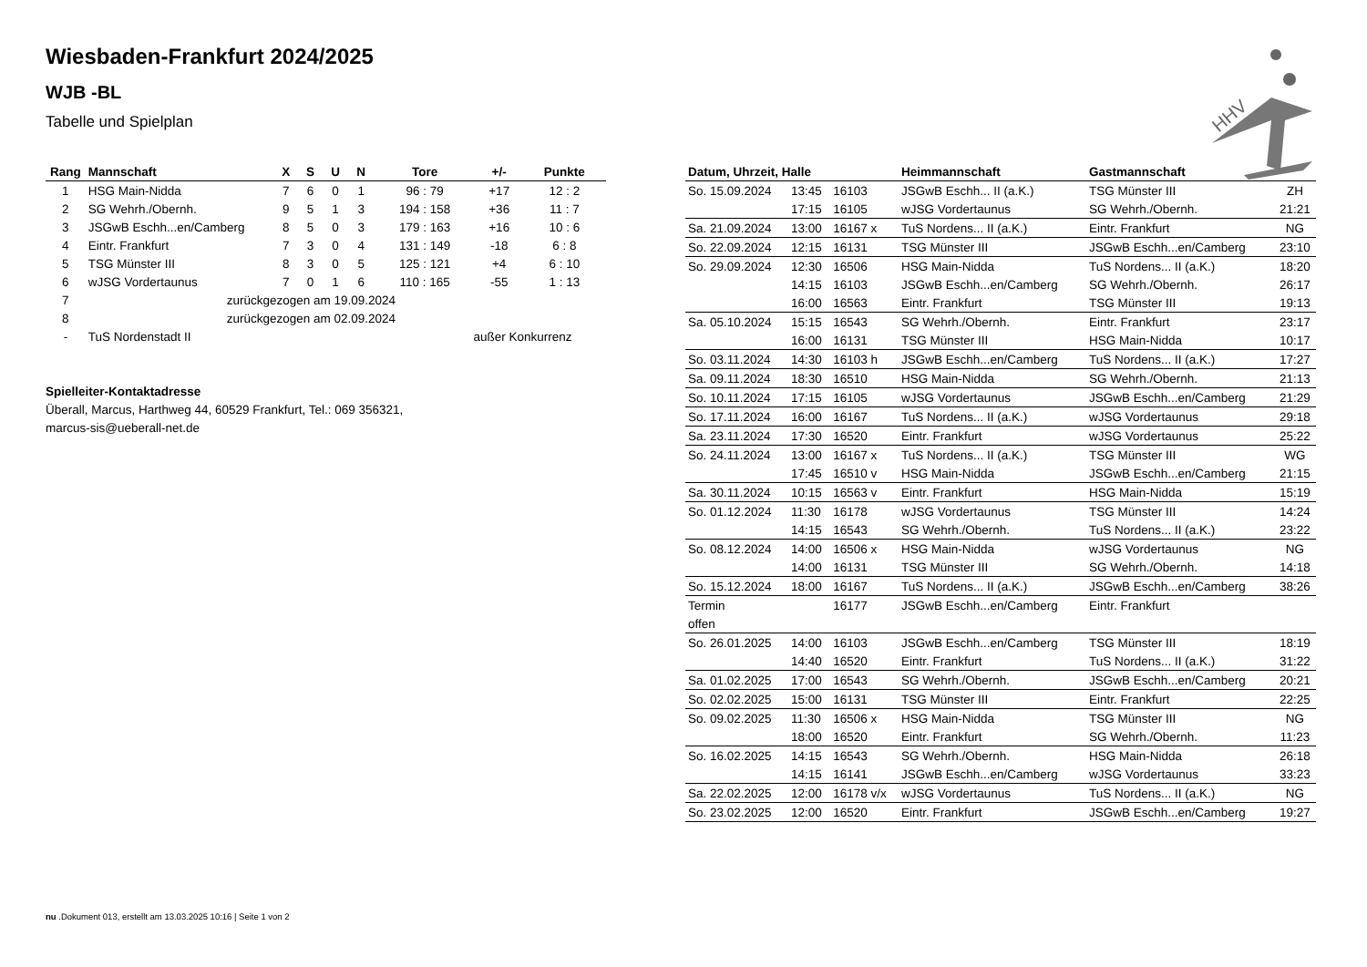Wiesbaden-Frankfurt 2024/2025
WJB -BL
Tabelle und Spielplan
HHV
| Rang | Mannschaft | | X | S | U | N | Tore | +/- | Punkte |
| --- | --- | --- | --- | --- | --- | --- | --- | --- | --- |
| 1 | HSG Main-Nidda | | 7 | 6 | 0 | 1 | 96 : 79 | +17 | 12 : 2 |
| 2 | SG Wehrh./Obernh. | | 9 | 5 | 1 | 3 | 194 : 158 | +36 | 11 : 7 |
| 3 | JSGwB Eschh...en/Camberg | | 8 | 5 | 0 | 3 | 179 : 163 | +16 | 10 : 6 |
| 4 | Eintr. Frankfurt | | 7 | 3 | 0 | 4 | 131 : 149 | -18 | 6 : 8 |
| 5 | TSG Münster III | | 8 | 3 | 0 | 5 | 125 : 121 | +4 | 6 : 10 |
| 6 | wJSG Vordertaunus | | 7 | 0 | 1 | 6 | 110 : 165 | -55 | 1 : 13 |
| 7 | zurückgezogen am 19.09.2024 | | | | | | | | |
| 8 | zurückgezogen am 02.09.2024 | | | | | | | | |
| - | TuS Nordenstadt II | außer Konkurrenz | | | | | | | |
Spielleiter-Kontaktadresse
Überall, Marcus, Harthweg 44, 60529 Frankfurt, Tel.: 069 356321,
marcus-sis@ueberall-net.de
| Datum, Uhrzeit, Halle | | | Heimmannschaft | Gastmannschaft | |
| --- | --- | --- | --- | --- | --- |
| So. 15.09.2024 | 13:45 | 16103 | JSGwB Eschh... II (a.K.) | TSG Münster III | ZH |
| | 17:15 | 16105 | wJSG Vordertaunus | SG Wehrh./Obernh. | 21:21 |
| Sa. 21.09.2024 | 13:00 | 16167 x | TuS Nordens... II (a.K.) | Eintr. Frankfurt | NG |
| So. 22.09.2024 | 12:15 | 16131 | TSG Münster III | JSGwB Eschh...en/Camberg | 23:10 |
| So. 29.09.2024 | 12:30 | 16506 | HSG Main-Nidda | TuS Nordens... II (a.K.) | 18:20 |
| | 14:15 | 16103 | JSGwB Eschh...en/Camberg | SG Wehrh./Obernh. | 26:17 |
| | 16:00 | 16563 | Eintr. Frankfurt | TSG Münster III | 19:13 |
| Sa. 05.10.2024 | 15:15 | 16543 | SG Wehrh./Obernh. | Eintr. Frankfurt | 23:17 |
| | 16:00 | 16131 | TSG Münster III | HSG Main-Nidda | 10:17 |
| So. 03.11.2024 | 14:30 | 16103 h | JSGwB Eschh...en/Camberg | TuS Nordens... II (a.K.) | 17:27 |
| Sa. 09.11.2024 | 18:30 | 16510 | HSG Main-Nidda | SG Wehrh./Obernh. | 21:13 |
| So. 10.11.2024 | 17:15 | 16105 | wJSG Vordertaunus | JSGwB Eschh...en/Camberg | 21:29 |
| So. 17.11.2024 | 16:00 | 16167 | TuS Nordens... II (a.K.) | wJSG Vordertaunus | 29:18 |
| Sa. 23.11.2024 | 17:30 | 16520 | Eintr. Frankfurt | wJSG Vordertaunus | 25:22 |
| So. 24.11.2024 | 13:00 | 16167 x | TuS Nordens... II (a.K.) | TSG Münster III | WG |
| | 17:45 | 16510 v | HSG Main-Nidda | JSGwB Eschh...en/Camberg | 21:15 |
| Sa. 30.11.2024 | 10:15 | 16563 v | Eintr. Frankfurt | HSG Main-Nidda | 15:19 |
| So. 01.12.2024 | 11:30 | 16178 | wJSG Vordertaunus | TSG Münster III | 14:24 |
| | 14:15 | 16543 | SG Wehrh./Obernh. | TuS Nordens... II (a.K.) | 23:22 |
| So. 08.12.2024 | 14:00 | 16506 x | HSG Main-Nidda | wJSG Vordertaunus | NG |
| | 14:00 | 16131 | TSG Münster III | SG Wehrh./Obernh. | 14:18 |
| So. 15.12.2024 | 18:00 | 16167 | TuS Nordens... II (a.K.) | JSGwB Eschh...en/Camberg | 38:26 |
| Termin | | 16177 | JSGwB Eschh...en/Camberg | Eintr. Frankfurt | |
| offen | | | | | |
| So. 26.01.2025 | 14:00 | 16103 | JSGwB Eschh...en/Camberg | TSG Münster III | 18:19 |
| | 14:40 | 16520 | Eintr. Frankfurt | TuS Nordens... II (a.K.) | 31:22 |
| Sa. 01.02.2025 | 17:00 | 16543 | SG Wehrh./Obernh. | JSGwB Eschh...en/Camberg | 20:21 |
| So. 02.02.2025 | 15:00 | 16131 | TSG Münster III | Eintr. Frankfurt | 22:25 |
| So. 09.02.2025 | 11:30 | 16506 x | HSG Main-Nidda | TSG Münster III | NG |
| | 18:00 | 16520 | Eintr. Frankfurt | SG Wehrh./Obernh. | 11:23 |
| So. 16.02.2025 | 14:15 | 16543 | SG Wehrh./Obernh. | HSG Main-Nidda | 26:18 |
| | 14:15 | 16141 | JSGwB Eschh...en/Camberg | wJSG Vordertaunus | 33:23 |
| Sa. 22.02.2025 | 12:00 | 16178 v/x | wJSG Vordertaunus | TuS Nordens... II (a.K.) | NG |
| So. 23.02.2025 | 12:00 | 16520 | Eintr. Frankfurt | JSGwB Eschh...en/Camberg | 19:27 |
nu .Dokument 013, erstellt am 13.03.2025 10:16 | Seite 1 von 2